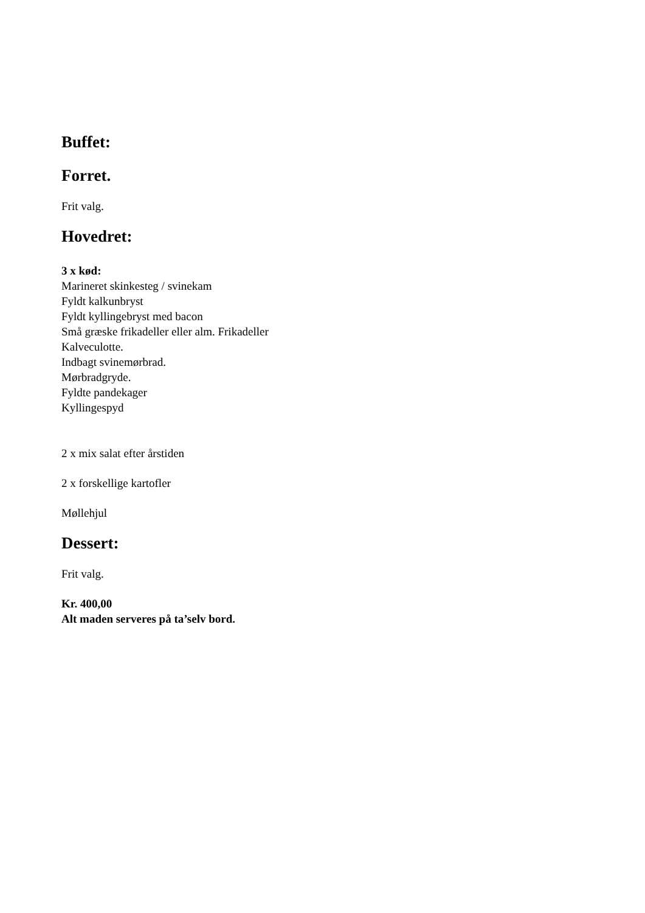Buffet:
Forret.
Frit valg.
Hovedret:
3 x kød:
Marineret skinkesteg / svinekam
Fyldt kalkunbryst
Fyldt kyllingebryst med bacon
Små græske frikadeller eller alm. Frikadeller
Kalveculotte.
Indbagt svinemørbrad.
Mørbradgryde.
Fyldte pandekager
Kyllingespyd
2 x mix salat efter årstiden
2 x forskellige kartofler
Møllehjul
Dessert:
Frit valg.
Kr. 400,00
Alt maden serveres på ta’selv bord.